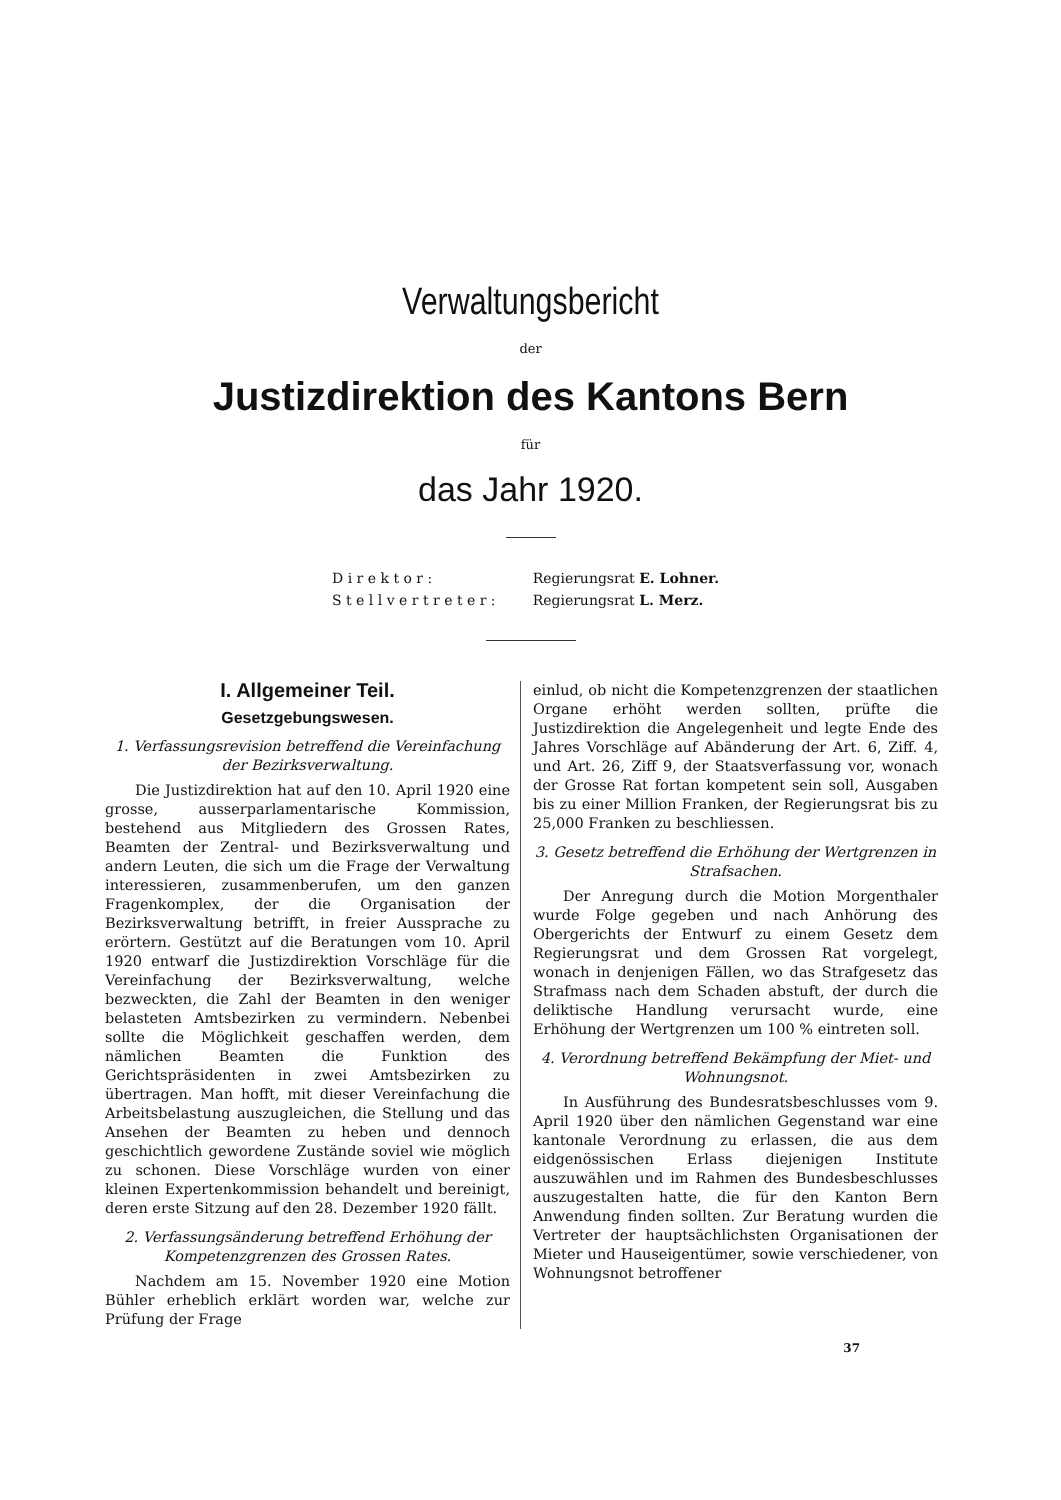Verwaltungsbericht
der
Justizdirektion des Kantons Bern
für
das Jahr 1920.
| D i r e k t o r : | Regierungsrat E. Lohner. |
| S t e l l v e r t r e t e r : | Regierungsrat L. Merz. |
I. Allgemeiner Teil.
Gesetzgebungswesen.
1. Verfassungsrevision betreffend die Vereinfachung der Bezirksverwaltung.
Die Justizdirektion hat auf den 10. April 1920 eine grosse, ausserparlamentarische Kommission, bestehend aus Mitgliedern des Grossen Rates, Beamten der Zentral- und Bezirksverwaltung und andern Leuten, die sich um die Frage der Verwaltung interessieren, zusammenberufen, um den ganzen Fragenkomplex, der die Organisation der Bezirksverwaltung betrifft, in freier Aussprache zu erörtern. Gestützt auf die Beratungen vom 10. April 1920 entwarf die Justizdirektion Vorschläge für die Vereinfachung der Bezirksverwaltung, welche bezweckten, die Zahl der Beamten in den weniger belasteten Amtsbezirken zu vermindern. Nebenbei sollte die Möglichkeit geschaffen werden, dem nämlichen Beamten die Funktion des Gerichtspräsidenten in zwei Amtsbezirken zu übertragen. Man hofft, mit dieser Vereinfachung die Arbeitsbelastung auszugleichen, die Stellung und das Ansehen der Beamten zu heben und dennoch geschichtlich gewordene Zustände soviel wie möglich zu schonen. Diese Vorschläge wurden von einer kleinen Expertenkommission behandelt und bereinigt, deren erste Sitzung auf den 28. Dezember 1920 fällt.
2. Verfassungsänderung betreffend Erhöhung der Kompetenzgrenzen des Grossen Rates.
Nachdem am 15. November 1920 eine Motion Bühler erheblich erklärt worden war, welche zur Prüfung der Frage
einlud, ob nicht die Kompetenzgrenzen der staatlichen Organe erhöht werden sollten, prüfte die Justizdirektion die Angelegenheit und legte Ende des Jahres Vorschläge auf Abänderung der Art. 6, Ziff. 4, und Art. 26, Ziff 9, der Staatsverfassung vor, wonach der Grosse Rat fortan kompetent sein soll, Ausgaben bis zu einer Million Franken, der Regierungsrat bis zu 25,000 Franken zu beschliessen.
3. Gesetz betreffend die Erhöhung der Wertgrenzen in Strafsachen.
Der Anregung durch die Motion Morgenthaler wurde Folge gegeben und nach Anhörung des Obergerichts der Entwurf zu einem Gesetz dem Regierungsrat und dem Grossen Rat vorgelegt, wonach in denjenigen Fällen, wo das Strafgesetz das Strafmass nach dem Schaden abstuft, der durch die deliktische Handlung verursacht wurde, eine Erhöhung der Wertgrenzen um 100 % eintreten soll.
4. Verordnung betreffend Bekämpfung der Miet- und Wohnungsnot.
In Ausführung des Bundesratsbeschlusses vom 9. April 1920 über den nämlichen Gegenstand war eine kantonale Verordnung zu erlassen, die aus dem eidgenössischen Erlass diejenigen Institute auszuwählen und im Rahmen des Bundesbeschlusses auszugestalten hatte, die für den Kanton Bern Anwendung finden sollten. Zur Beratung wurden die Vertreter der hauptsächlichsten Organisationen der Mieter und Hauseigentümer, sowie verschiedener, von Wohnungsnot betroffener
37